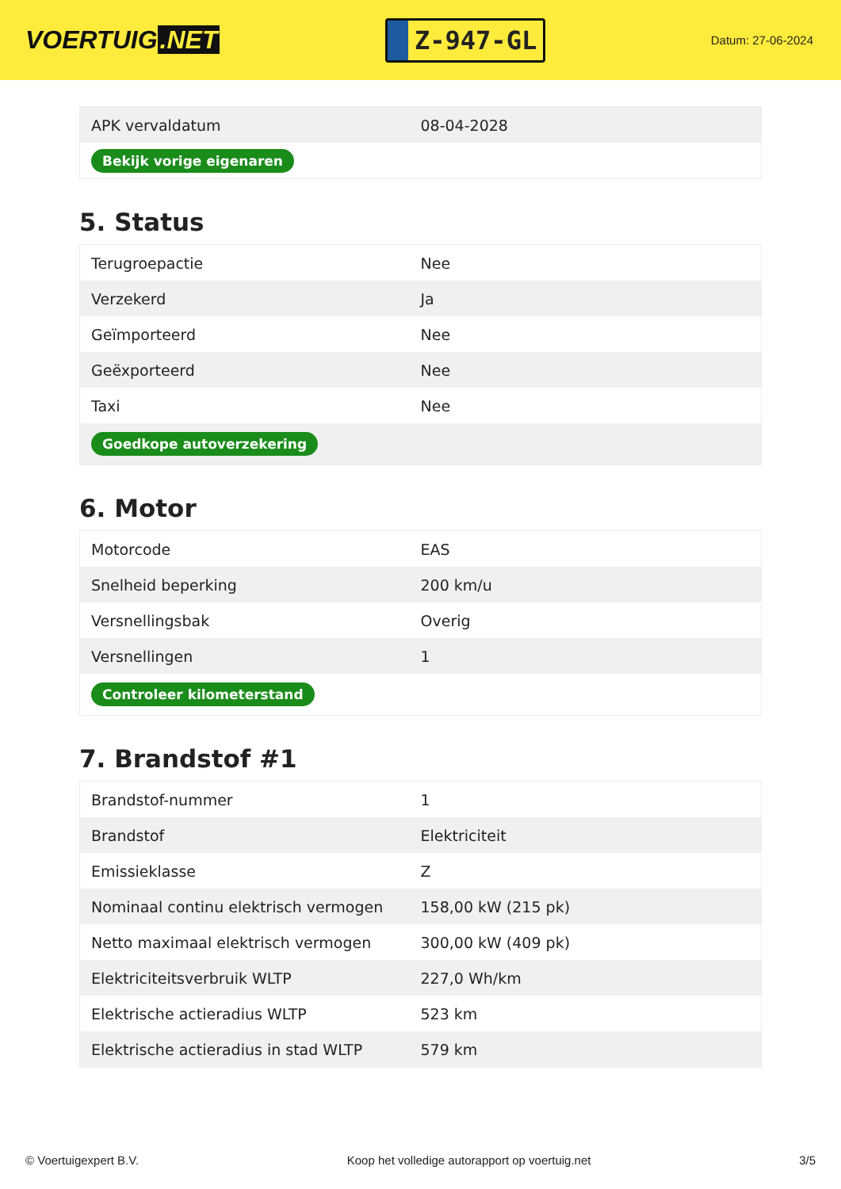VOERTUIG.NET
Z-947-GL
Datum: 27-06-2024
| APK vervaldatum | 08-04-2028 |
| Bekijk vorige eigenaren | |
5. Status
| Terugroepactie | Nee |
| Verzekerd | Ja |
| Geïmporteerd | Nee |
| Geëxporteerd | Nee |
| Taxi | Nee |
| Goedkope autoverzekering | |
6. Motor
| Motorcode | EAS |
| Snelheid beperking | 200 km/u |
| Versnellingsbak | Overig |
| Versnellingen | 1 |
| Controleer kilometerstand | |
7. Brandstof #1
| Brandstof-nummer | 1 |
| Brandstof | Elektriciteit |
| Emissieklasse | Z |
| Nominaal continu elektrisch vermogen | 158,00 kW (215 pk) |
| Netto maximaal elektrisch vermogen | 300,00 kW (409 pk) |
| Elektriciteitsverbruik WLTP | 227,0 Wh/km |
| Elektrische actieradius WLTP | 523 km |
| Elektrische actieradius in stad WLTP | 579 km |
© Voertuigexpert B.V. Koop het volledige autorapport op voertuig.net 3/5